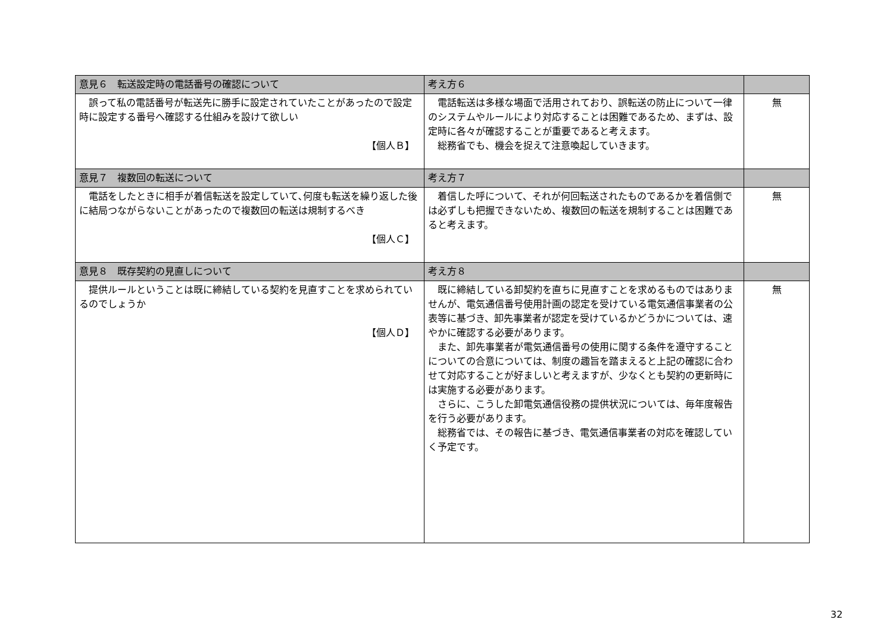| 意見６ 転送設定時の電話番号の確認について | 考え方６ | |
| --- | --- | --- |
| 誤って私の電話番号が転送先に勝手に設定されていたことがあったので設定時に設定する番号へ確認する仕組みを設けて欲しい 【個人Ｂ】 | 電話転送は多様な場面で活用されており、誤転送の防止について一律のシステムやルールにより対応することは困難であるため、まずは、設定時に各々が確認することが重要であると考えます。 総務省でも、機会を捉えて注意喚起していきます。 | 無 |
| 意見７ 複数回の転送について | 考え方７ | |
| 電話をしたときに相手が着信転送を設定していて､何度も転送を繰り返した後に結局つながらないことがあったので複数回の転送は規制するべき 【個人Ｃ】 | 着信した呼について、それが何回転送されたものであるかを着信側では必ずしも把握できないため、複数回の転送を規制することは困難であると考えます。 | 無 |
| 意見８ 既存契約の見直しについて | 考え方８ | |
| 提供ルールということは既に締結している契約を見直すことを求められているのでしょうか 【個人Ｄ】 | 既に締結している卸契約を直ちに見直すことを求めるものではありませんが、電気通信番号使用計画の認定を受けている電気通信事業者の公表等に基づき、卸先事業者が認定を受けているかどうかについては、速やかに確認する必要があります。 また、卸先事業者が電気通信番号の使用に関する条件を遵守することについての合意については、制度の趣旨を踏まえると上記の確認に合わせて対応することが好ましいと考えますが、少なくとも契約の更新時には実施する必要があります。 さらに、こうした卸電気通信役務の提供状況については、毎年度報告を行う必要があります。 総務省では、その報告に基づき、電気通信事業者の対応を確認していく予定です。 | 無 |
32